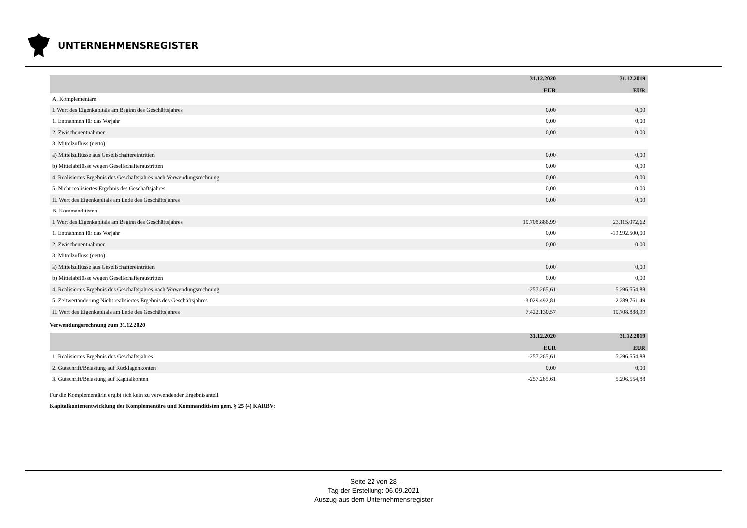UNTERNEHMENSREGISTER
| | 31.12.2020 EUR | 31.12.2019 EUR |
| --- | --- | --- |
| A. Komplementäre | | |
| I. Wert des Eigenkapitals am Beginn des Geschäftsjahres | 0,00 | 0,00 |
| 1. Entnahmen für das Vorjahr | 0,00 | 0,00 |
| 2. Zwischenentnahmen | 0,00 | 0,00 |
| 3. Mittelzufluss (netto) | | |
| a) Mittelzuflüsse aus Gesellschaftereintritten | 0,00 | 0,00 |
| b) Mittelabflüsse wegen Gesellschafteraustritten | 0,00 | 0,00 |
| 4. Realisiertes Ergebnis des Geschäftsjahres nach Verwendungsrechnung | 0,00 | 0,00 |
| 5. Nicht realisiertes Ergebnis des Geschäftsjahres | 0,00 | 0,00 |
| II. Wert des Eigenkapitals am Ende des Geschäftsjahres | 0,00 | 0,00 |
| B. Kommanditisten | | |
| I. Wert des Eigenkapitals am Beginn des Geschäftsjahres | 10.708.888,99 | 23.115.072,62 |
| 1. Entnahmen für das Vorjahr | 0,00 | -19.992.500,00 |
| 2. Zwischenentnahmen | 0,00 | 0,00 |
| 3. Mittelzufluss (netto) | | |
| a) Mittelzuflüsse aus Gesellschaftereintritten | 0,00 | 0,00 |
| b) Mittelabflüsse wegen Gesellschafteraustritten | 0,00 | 0,00 |
| 4. Realisiertes Ergebnis des Geschäftsjahres nach Verwendungsrechnung | -257.265,61 | 5.296.554,88 |
| 5. Zeitwertänderung Nicht realisiertes Ergebnis des Geschäftsjahres | -3.029.492,81 | 2.289.761,49 |
| II. Wert des Eigenkapitals am Ende des Geschäftsjahres | 7.422.130,57 | 10.708.888,99 |
Verwendungsrechnung zum 31.12.2020
| | 31.12.2020 EUR | 31.12.2019 EUR |
| --- | --- | --- |
| 1. Realisiertes Ergebnis des Geschäftsjahres | -257.265,61 | 5.296.554,88 |
| 2. Gutschrift/Belastung auf Rücklagenkonten | 0,00 | 0,00 |
| 3. Gutschrift/Belastung auf Kapitalkonten | -257.265,61 | 5.296.554,88 |
Für die Komplementärin ergibt sich kein zu verwendender Ergebnisanteil.
Kapitalkontenentwicklung der Komplementäre und Kommanditisten gem. § 25 (4) KARBV:
– Seite 22 von 28 –
Tag der Erstellung: 06.09.2021
Auszug aus dem Unternehmensregister